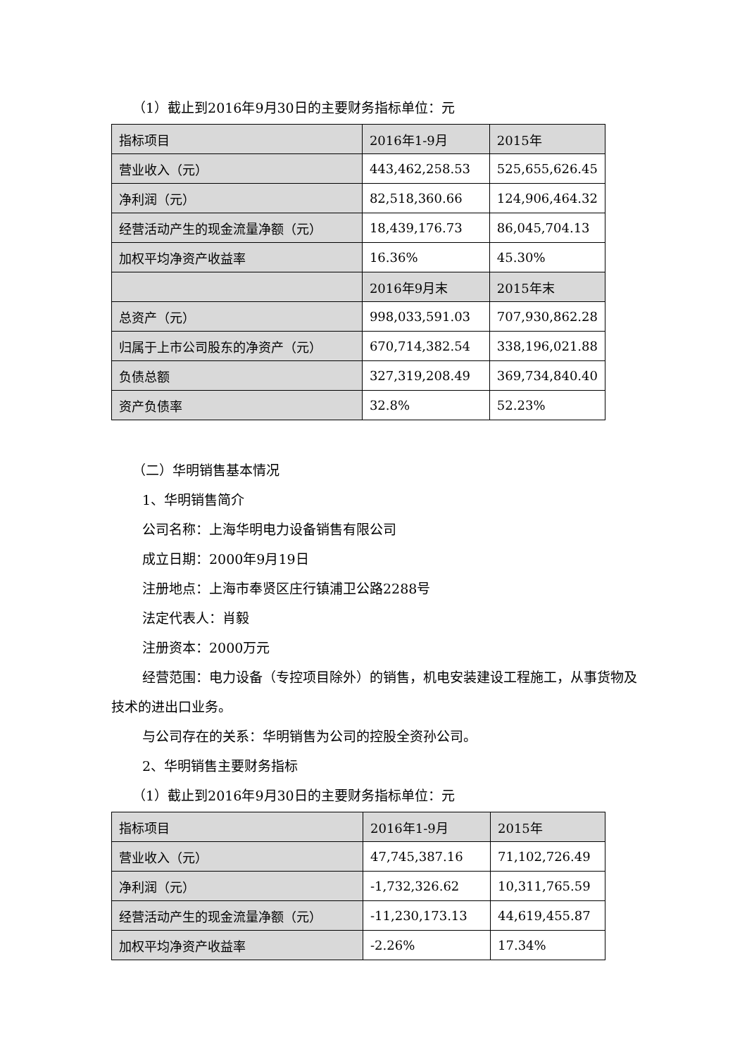（1）截止到2016年9月30日的主要财务指标单位：元
| 指标项目 | 2016年1-9月 | 2015年 |
| 营业收入（元） | 443,462,258.53 | 525,655,626.45 |
| 净利润（元） | 82,518,360.66 | 124,906,464.32 |
| 经营活动产生的现金流量净额（元） | 18,439,176.73 | 86,045,704.13 |
| 加权平均净资产收益率 | 16.36% | 45.30% |
| | 2016年9月末 | 2015年末 |
| 总资产（元） | 998,033,591.03 | 707,930,862.28 |
| 归属于上市公司股东的净资产（元） | 670,714,382.54 | 338,196,021.88 |
| 负债总额 | 327,319,208.49 | 369,734,840.40 |
| 资产负债率 | 32.8% | 52.23% |
（二）华明销售基本情况
1、华明销售简介
公司名称：上海华明电力设备销售有限公司
成立日期：2000年9月19日
注册地点：上海市奉贤区庄行镇浦卫公路2288号
法定代表人：肖毅
注册资本：2000万元
经营范围：电力设备（专控项目除外）的销售，机电安装建设工程施工，从事货物及技术的进出口业务。
与公司存在的关系：华明销售为公司的控股全资孙公司。
2、华明销售主要财务指标
（1）截止到2016年9月30日的主要财务指标单位：元
| 指标项目 | 2016年1-9月 | 2015年 |
| 营业收入（元） | 47,745,387.16 | 71,102,726.49 |
| 净利润（元） | -1,732,326.62 | 10,311,765.59 |
| 经营活动产生的现金流量净额（元） | -11,230,173.13 | 44,619,455.87 |
| 加权平均净资产收益率 | -2.26% | 17.34% |